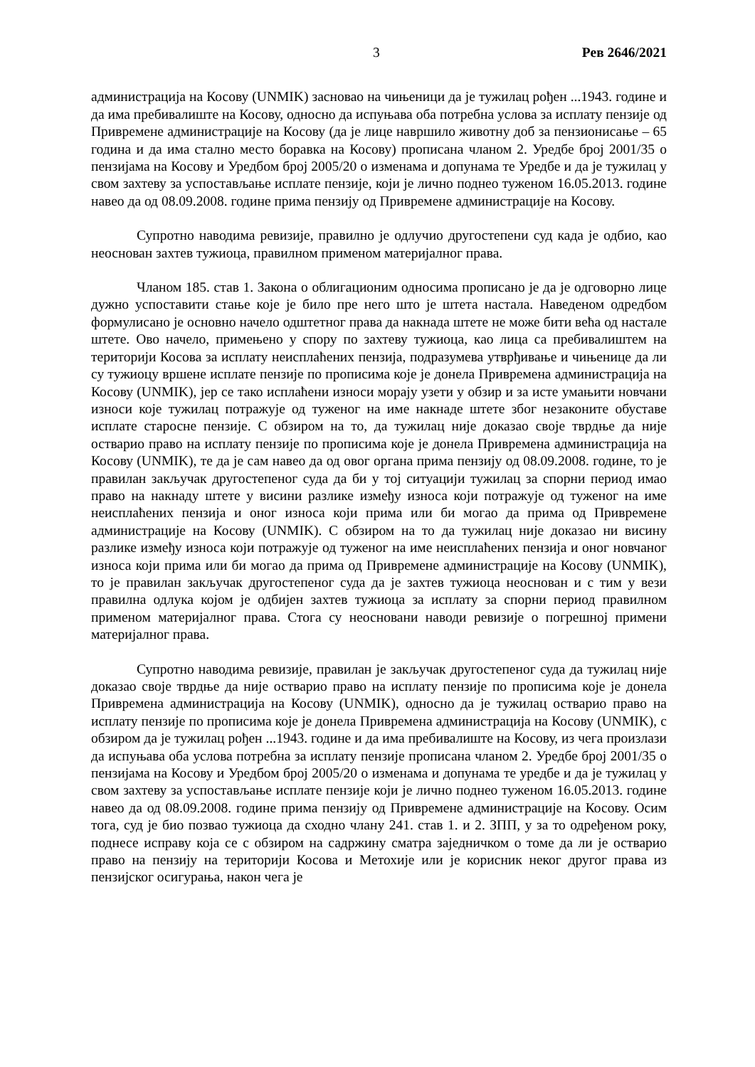3 Рев 2646/2021
администрација на Косову (UNMIK) засновао на чињеници да је тужилац рођен ...1943. године и да има пребивалиште на Косову, односно да испуњава оба потребна услова за исплату пензије од Привремене администрације на Косову (да је лице навршило животну доб за пензионисање – 65 година и да има стално место боравка на Косову) прописана чланом 2. Уредбе број 2001/35 о пензијама на Косову и Уредбом број 2005/20 о изменама и допунама те Уредбе и да је тужилац у свом захтеву за успостављање исплате пензије, који је лично поднео туженом 16.05.2013. године навео да од 08.09.2008. године прима пензију од Привремене администрације на Косову.
Супротно наводима ревизије, правилно је одлучио другостепени суд када је одбио, као неоснован захтев тужиоца, правилном применом материјалног права.
Чланом 185. став 1. Закона о облигационим односима прописано је да је одговорно лице дужно успоставити стање које је било пре него што је штета настала. Наведеном одредбом формулисано је основно начело одштетног права да накнада штете не може бити већа од настале штете. Ово начело, примењено у спору по захтеву тужиоца, као лица са пребивалиштем на територији Косова за исплату неисплаћених пензија, подразумева утврђивање и чињенице да ли су тужиоцу вршене исплате пензије по прописима које је донела Привремена администрација на Косову (UNMIK), јер се тако исплаћени износи морају узети у обзир и за исте умањити новчани износи које тужилац потражује од туженог на име накнаде штете због незаконите обуставе исплате старосне пензије. С обзиром на то, да тужилац није доказао своје тврдње да није остварио право на исплату пензије по прописима које је донела Привремена администрација на Косову (UNMIK), те да је сам навео да од овог органа прима пензију од 08.09.2008. године, то је правилан закључак другостепеног суда да би у тој ситуацији тужилац за спорни период имао право на накнаду штете у висини разлике између износа који потражује од туженог на име неисплаћених пензија и оног износа који прима или би могао да прима од Привремене администрације на Косову (UNMIK). С обзиром на то да тужилац није доказао ни висину разлике између износа који потражује од туженог на име неисплаћених пензија и оног новчаног износа који прима или би могао да прима од Привремене администрације на Косову (UNMIK), то је правилан закључак другостепеног суда да је захтев тужиоца неоснован и с тим у вези правилна одлука којом је одбијен захтев тужиоца за исплату за спорни период правилном применом материјалног права. Стога су неосновани наводи ревизије о погрешној примени материјалног права.
Супротно наводима ревизије, правилан је закључак другостепеног суда да тужилац није доказао своје тврдње да није остварио право на исплату пензије по прописима које је донела Привремена администрација на Косову (UNMIK), односно да је тужилац остварио право на исплату пензије по прописима које је донела Привремена администрација на Косову (UNMIK), с обзиром да је тужилац рођен ...1943. године и да има пребивалиште на Косову, из чега произлази да испуњава оба услова потребна за исплату пензије прописана чланом 2. Уредбе број 2001/35 о пензијама на Косову и Уредбом број 2005/20 о изменама и допунама те уредбе и да је тужилац у свом захтеву за успостављање исплате пензије који је лично поднео туженом 16.05.2013. године навео да од 08.09.2008. године прима пензију од Привремене администрације на Косову. Осим тога, суд је био позвао тужиоца да сходно члану 241. став 1. и 2. ЗПП, у за то одређеном року, поднесе исправу која се с обзиром на садржину сматра заједничком о томе да ли је остварио право на пензију на територији Косова и Метохије или је корисник неког другог права из пензијског осигурања, након чега је